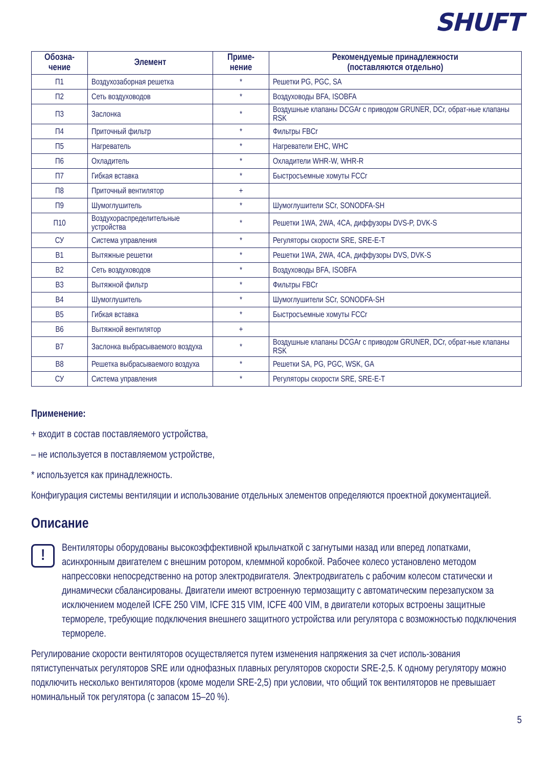SHUFT
| Обозна- чение | Элемент | Приме- нение | Рекомендуемые принадлежности (поставляются отдельно) |
| --- | --- | --- | --- |
| П1 | Воздухозаборная решетка | * | Решетки PG, PGC, SA |
| П2 | Сеть воздуховодов | * | Воздуховоды BFA, ISOBFA |
| П3 | Заслонка | * | Воздушные клапаны DCGAr с приводом GRUNER, DCr, обрат-ные клапаны RSK |
| П4 | Приточный фильтр | * | Фильтры FBCr |
| П5 | Нагреватель | * | Нагреватели EHC, WHC |
| П6 | Охладитель | * | Охладители WHR-W, WHR-R |
| П7 | Гибкая вставка | * | Быстросъемные хомуты FCCr |
| П8 | Приточный вентилятор | + | |
| П9 | Шумоглушитель | * | Шумоглушители SCr, SONODFA-SH |
| П10 | Воздухораспределительные устройства | * | Решетки 1WA, 2WA, 4CA, диффузоры DVS-P, DVK-S |
| СУ | Система управления | * | Регуляторы скорости SRE, SRE-E-T |
| В1 | Вытяжные решетки | * | Решетки 1WA, 2WA, 4CA, диффузоры DVS, DVK-S |
| В2 | Сеть воздуховодов | * | Воздуховоды BFA, ISOBFA |
| В3 | Вытяжной фильтр | * | Фильтры FBCr |
| В4 | Шумоглушитель | * | Шумоглушители SCr, SONODFA-SH |
| В5 | Гибкая вставка | * | Быстросъемные хомуты FCCr |
| В6 | Вытяжной вентилятор | + | |
| В7 | Заслонка выбрасываемого воздуха | * | Воздушные клапаны DCGAr с приводом GRUNER, DCr, обрат-ные клапаны RSK |
| В8 | Решетка выбрасываемого воздуха | * | Решетки SA, PG, PGC, WSK, GA |
| СУ | Система управления | * | Регуляторы скорости SRE, SRE-E-T |
Применение:
+ входит в состав поставляемого устройства,
– не используется в поставляемом устройстве,
* используется как принадлежность.
Конфигурация системы вентиляции и использование отдельных элементов определяются проектной документацией.
Описание
!
Вентиляторы оборудованы высокоэффективной крыльчаткой с загнутыми назад или вперед лопатками, асинхронным двигателем с внешним ротором, клеммной коробкой. Рабочее колесо установлено методом напрессовки непосредственно на ротор электродвигателя. Электродвигатель с рабочим колесом статически и динамически сбалансированы. Двигатели имеют встроенную термозащиту с автоматическим перезапуском за исключением моделей ICFE 250 VIM, ICFE 315 VIM, ICFE 400 VIM, в двигатели которых встроены защитные термореле, требующие подключения внешнего защитного устройства или регулятора с возможностью подключения термореле.
Регулирование скорости вентиляторов осуществляется путем изменения напряжения за счет исполь-зования пятиступенчатых регуляторов SRE или однофазных плавных регуляторов скорости SRE-2,5. К одному регулятору можно подключить несколько вентиляторов (кроме модели SRE-2,5) при условии, что общий ток вентиляторов не превышает номинальный ток регулятора (с запасом 15–20 %).
5